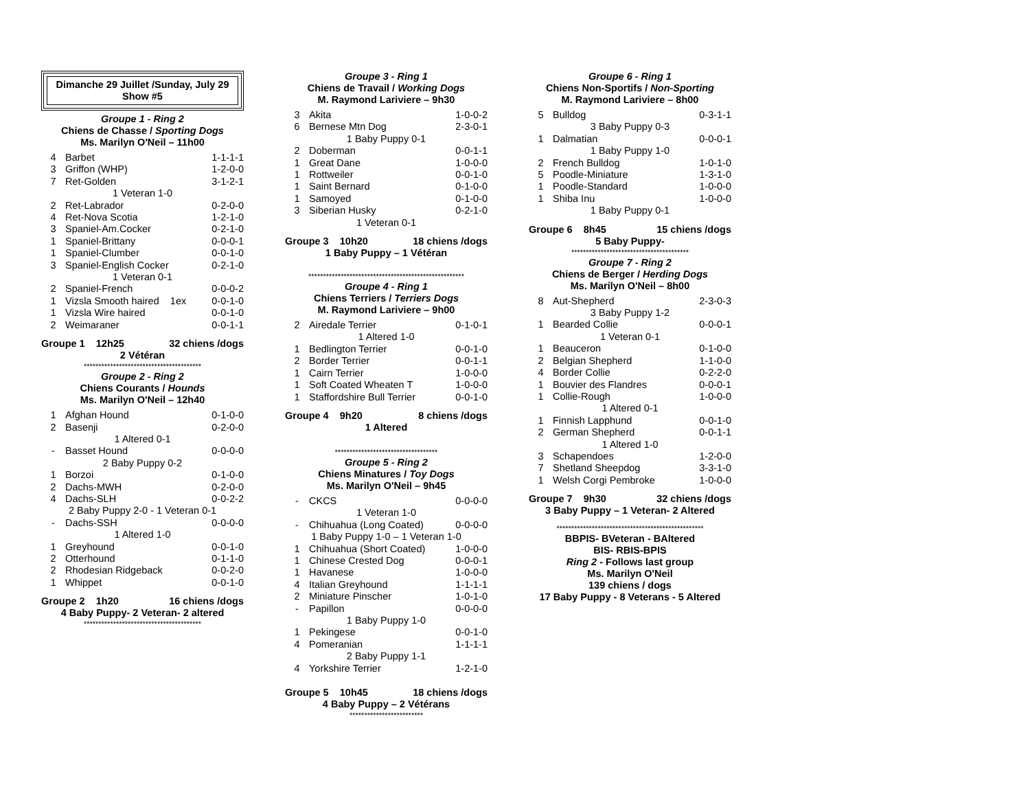Dimanche 29 Juillet /Sunday, July 29
Show #5
Groupe 1 - Ring 2
Chiens de Chasse / Sporting Dogs
Ms. Marilyn O'Neil – 11h00
| 4 | Barbet | 1-1-1-1 |
| 3 | Griffon (WHP) | 1-2-0-0 |
| 7 | Ret-Golden | 3-1-2-1 |
| 1 Veteran 1-0 | | |
| 2 | Ret-Labrador | 0-2-0-0 |
| 4 | Ret-Nova Scotia | 1-2-1-0 |
| 3 | Spaniel-Am.Cocker | 0-2-1-0 |
| 1 | Spaniel-Brittany | 0-0-0-1 |
| 1 | Spaniel-Clumber | 0-0-1-0 |
| 3 | Spaniel-English Cocker | 0-2-1-0 |
| 1 Veteran 0-1 | | |
| 2 | Spaniel-French | 0-0-0-2 |
| 1 | Vizsla Smooth haired 1ex | 0-0-1-0 |
| 1 | Vizsla Wire haired | 0-0-1-0 |
| 2 | Weimaraner | 0-0-1-1 |
Groupe 1 12h25 32 chiens /dogs
2 Vétéran
****************************************
Groupe 2 - Ring 2
Chiens Courants / Hounds
Ms. Marilyn O'Neil – 12h40
| 1 | Afghan Hound | 0-1-0-0 |
| 2 | Basenji | 0-2-0-0 |
| 1 Altered 0-1 | | |
| - | Basset Hound | 0-0-0-0 |
| 2 Baby Puppy 0-2 | | |
| 1 | Borzoi | 0-1-0-0 |
| 2 | Dachs-MWH | 0-2-0-0 |
| 4 | Dachs-SLH | 0-0-2-2 |
| 2 Baby Puppy 2-0 - 1 Veteran 0-1 | | |
| - | Dachs-SSH | 0-0-0-0 |
| 1 Altered 1-0 | | |
| 1 | Greyhound | 0-0-1-0 |
| 2 | Otterhound | 0-1-1-0 |
| 2 | Rhodesian Ridgeback | 0-0-2-0 |
| 1 | Whippet | 0-0-1-0 |
Groupe 2 1h20 16 chiens /dogs
4 Baby Puppy- 2 Veteran- 2 altered
****************************************
Groupe 3 - Ring 1
Chiens de Travail / Working Dogs
M. Raymond Lariviere – 9h30
| 3 | Akita | 1-0-0-2 |
| 6 | Bernese Mtn Dog | 2-3-0-1 |
| 1 Baby Puppy 0-1 | | |
| 2 | Doberman | 0-0-1-1 |
| 1 | Great Dane | 1-0-0-0 |
| 1 | Rottweiler | 0-0-1-0 |
| 1 | Saint Bernard | 0-1-0-0 |
| 1 | Samoyed | 0-1-0-0 |
| 3 | Siberian Husky | 0-2-1-0 |
| 1 Veteran 0-1 | | |
Groupe 3 10h20 18 chiens /dogs
1 Baby Puppy – 1 Vétéran
*****************************************************
Groupe 4 - Ring 1
Chiens Terriers / Terriers Dogs
M. Raymond Lariviere – 9h00
| 2 | Airedale Terrier | 0-1-0-1 |
| 1 Altered 1-0 | | |
| 1 | Bedlington Terrier | 0-0-1-0 |
| 2 | Border Terrier | 0-0-1-1 |
| 1 | Cairn Terrier | 1-0-0-0 |
| 1 | Soft Coated Wheaten T | 1-0-0-0 |
| 1 | Staffordshire Bull Terrier | 0-0-1-0 |
Groupe 4 9h20 8 chiens /dogs
1 Altered
***********************************
Groupe 5 - Ring 2
Chiens Minatures / Toy Dogs
Ms. Marilyn O'Neil – 9h45
| - | CKCS | 0-0-0-0 |
| 1 Veteran 1-0 | | |
| - | Chihuahua (Long Coated) | 0-0-0-0 |
| 1 Baby Puppy 1-0 – 1 Veteran 1-0 | | |
| 1 | Chihuahua (Short Coated) | 1-0-0-0 |
| 1 | Chinese Crested Dog | 0-0-0-1 |
| 1 | Havanese | 1-0-0-0 |
| 4 | Italian Greyhound | 1-1-1-1 |
| 2 | Miniature Pinscher | 1-0-1-0 |
| - | Papillon | 0-0-0-0 |
| 1 Baby Puppy 1-0 | | |
| 1 | Pekingese | 0-0-1-0 |
| 4 | Pomeranian | 1-1-1-1 |
| 2 Baby Puppy 1-1 | | |
| 4 | Yorkshire Terrier | 1-2-1-0 |
Groupe 5 10h45 18 chiens /dogs
4 Baby Puppy – 2 Vétérans
*************************
Groupe 6 - Ring 1
Chiens Non-Sportifs / Non-Sporting
M. Raymond Lariviere – 8h00
| 5 | Bulldog | 0-3-1-1 |
| 3 Baby Puppy 0-3 | | |
| 1 | Dalmatian | 0-0-0-1 |
| 1 Baby Puppy 1-0 | | |
| 2 | French Bulldog | 1-0-1-0 |
| 5 | Poodle-Miniature | 1-3-1-0 |
| 1 | Poodle-Standard | 1-0-0-0 |
| 1 | Shiba Inu | 1-0-0-0 |
| 1 Baby Puppy 0-1 | | |
Groupe 6 8h45 15 chiens /dogs
5 Baby Puppy-
****************************************
Groupe 7 - Ring 2
Chiens de Berger / Herding Dogs
Ms. Marilyn O'Neil – 8h00
| 8 | Aut-Shepherd | 2-3-0-3 |
| 3 Baby Puppy 1-2 | | |
| 1 | Bearded Collie | 0-0-0-1 |
| 1 Veteran 0-1 | | |
| 1 | Beauceron | 0-1-0-0 |
| 2 | Belgian Shepherd | 1-1-0-0 |
| 4 | Border Collie | 0-2-2-0 |
| 1 | Bouvier des Flandres | 0-0-0-1 |
| 1 | Collie-Rough | 1-0-0-0 |
| 1 Altered 0-1 | | |
| 1 | Finnish Lapphund | 0-0-1-0 |
| 2 | German Shepherd | 0-0-1-1 |
| 1 Altered 1-0 | | |
| 3 | Schapendoes | 1-2-0-0 |
| 7 | Shetland Sheepdog | 3-3-1-0 |
| 1 | Welsh Corgi Pembroke | 1-0-0-0 |
Groupe 7 9h30 32 chiens /dogs
3 Baby Puppy – 1 Veteran- 2 Altered
**************************************************
BBPIS- BVeteran - BAltered
BIS- RBIS-BPIS
Ring 2 - Follows last group
Ms. Marilyn O'Neil
139 chiens / dogs
17 Baby Puppy - 8 Veterans - 5 Altered